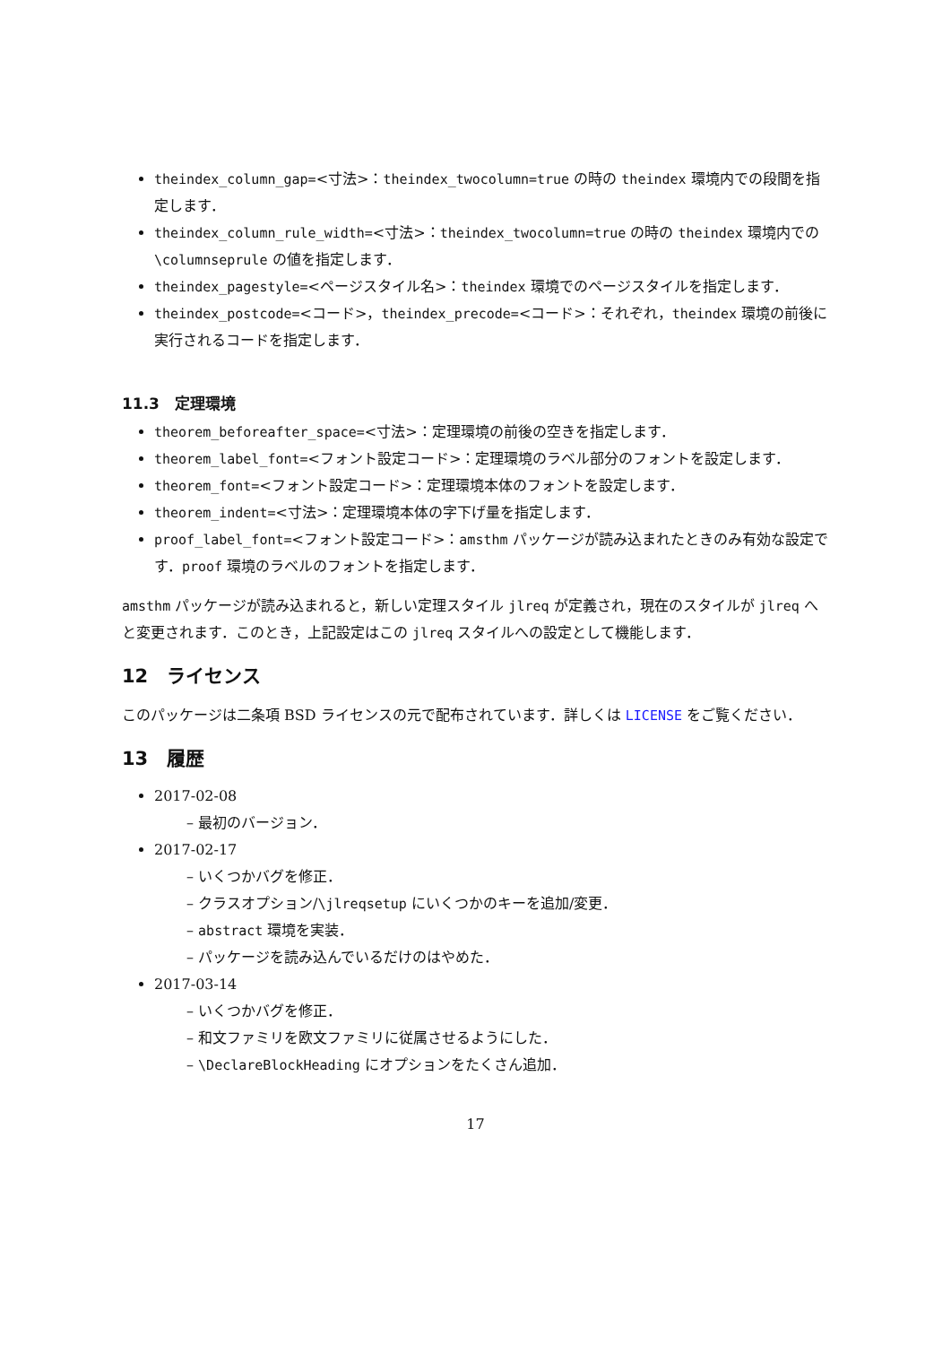theindex_column_gap=<寸法>：theindex_twocolumn=true の時の theindex 環境内での段間を指定します．
theindex_column_rule_width=<寸法>：theindex_twocolumn=true の時の theindex 環境内での \columnseprule の値を指定します．
theindex_pagestyle=<ページスタイル名>：theindex 環境でのページスタイルを指定します．
theindex_postcode=<コード>，theindex_precode=<コード>：それぞれ，theindex 環境の前後に実行されるコードを指定します．
11.3　定理環境
theorem_beforeafter_space=<寸法>：定理環境の前後の空きを指定します．
theorem_label_font=<フォント設定コード>：定理環境のラベル部分のフォントを設定します．
theorem_font=<フォント設定コード>：定理環境本体のフォントを設定します．
theorem_indent=<寸法>：定理環境本体の字下げ量を指定します．
proof_label_font=<フォント設定コード>：amsthm パッケージが読み込まれたときのみ有効な設定です．proof 環境のラベルのフォントを指定します．
amsthm パッケージが読み込まれると，新しい定理スタイル jlreq が定義され，現在のスタイルが jlreq へと変更されます．このとき，上記設定はこの jlreq スタイルへの設定として機能します．
12　ライセンス
このパッケージは二条項 BSD ライセンスの元で配布されています．詳しくは LICENSE をご覧ください．
13　履歴
2017-02-08
– 最初のバージョン．
2017-02-17
– いくつかバグを修正．
– クラスオプション/\jlreqsetup にいくつかのキーを追加/変更．
– abstract 環境を実装．
– パッケージを読み込んでいるだけのはやめた．
2017-03-14
– いくつかバグを修正．
– 和文ファミリを欧文ファミリに従属させるようにした．
– \DeclareBlockHeading にオプションをたくさん追加．
17